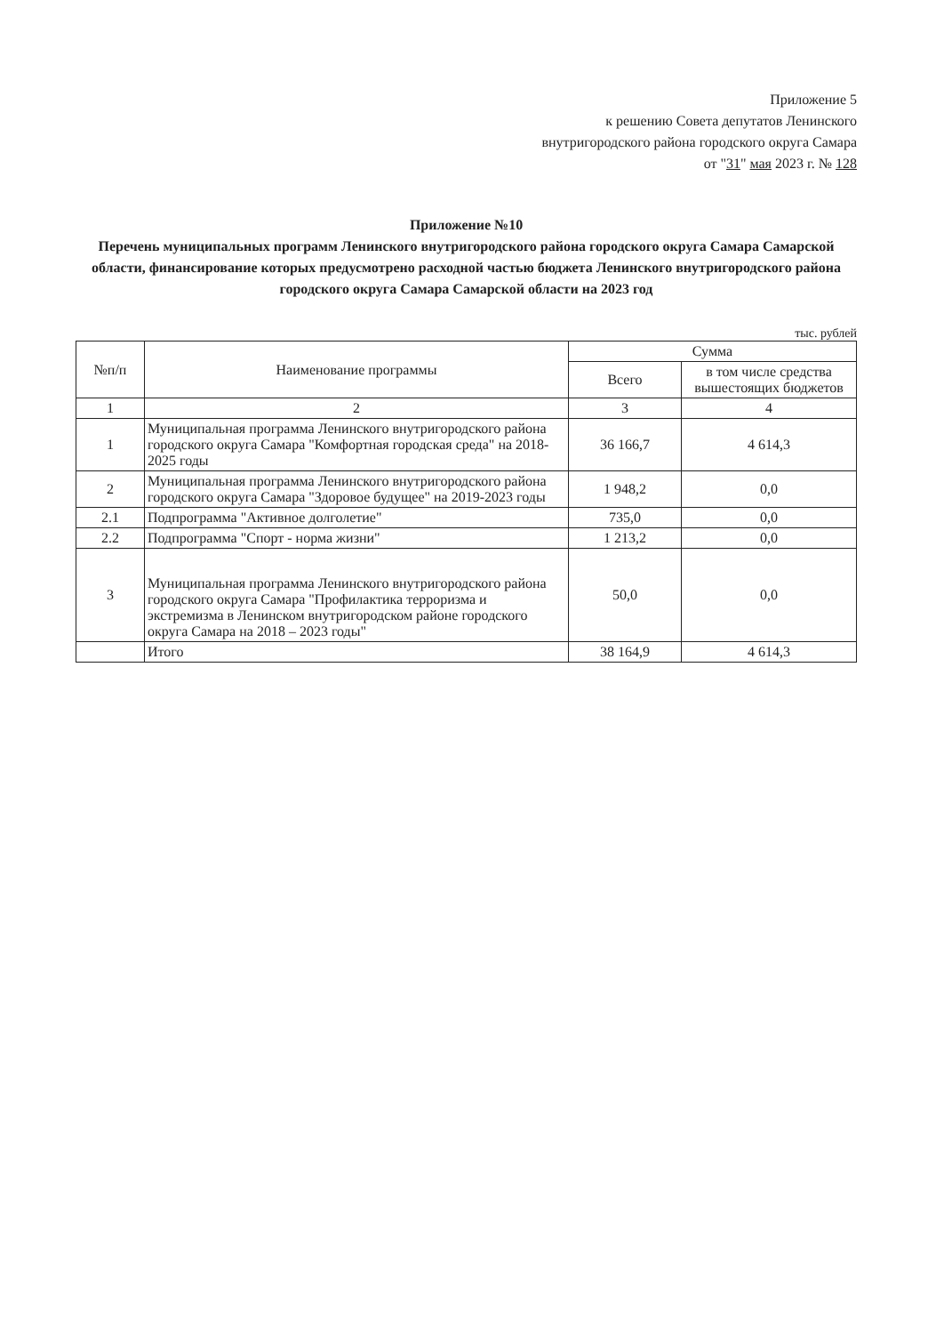Приложение 5
к решению Совета депутатов Ленинского
внутригородского района городского округа Самара
от "31" мая 2023 г. № 128
Приложение №10
Перечень муниципальных программ Ленинского внутригородского района городского округа Самара Самарской области, финансирование которых предусмотрено расходной частью бюджета Ленинского внутригородского района городского округа Самара Самарской области на 2023 год
тыс. рублей
| №п/п | Наименование программы | Сумма | |
| --- | --- | --- | --- |
| | | Всего | в том числе средства вышестоящих бюджетов |
| 1 | 2 | 3 | 4 |
| 1 | Муниципальная программа Ленинского внутригородского района городского округа Самара "Комфортная городская среда" на 2018-2025 годы | 36 166,7 | 4 614,3 |
| 2 | Муниципальная программа Ленинского внутригородского района городского округа Самара "Здоровое будущее" на 2019-2023 годы | 1 948,2 | 0,0 |
| 2.1 | Подпрограмма "Активное долголетие" | 735,0 | 0,0 |
| 2.2 | Подпрограмма "Спорт - норма жизни" | 1 213,2 | 0,0 |
| 3 | Муниципальная программа Ленинского внутригородского района городского округа Самара "Профилактика терроризма и экстремизма в Ленинском внутригородском районе городского округа Самара на 2018 – 2023 годы" | 50,0 | 0,0 |
| | Итого | 38 164,9 | 4 614,3 |